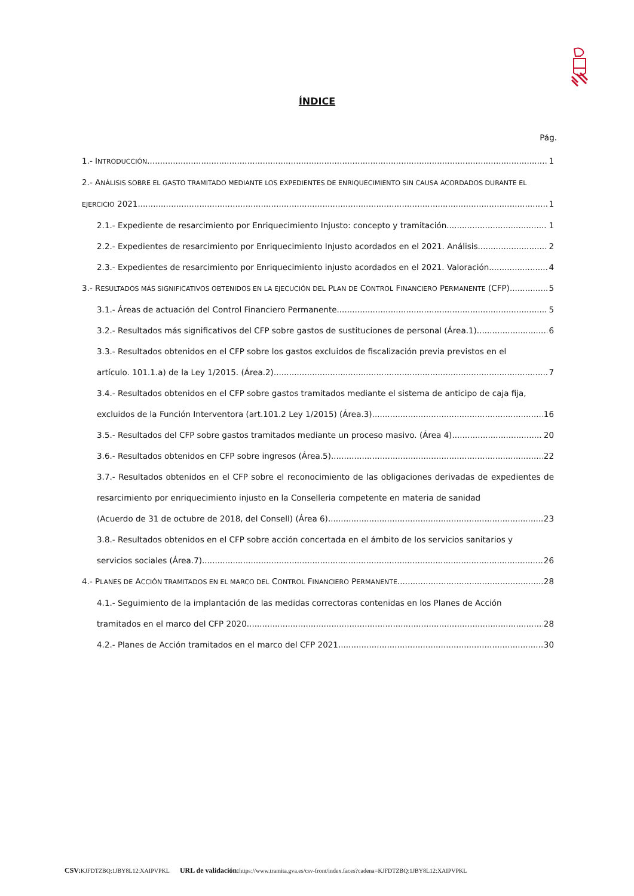ÍNDICE
Pág.
1.- INTRODUCCIÓN 1
2.- ANÁLISIS SOBRE EL GASTO TRAMITADO MEDIANTE LOS EXPEDIENTES DE ENRIQUECIMIENTO SIN CAUSA ACORDADOS DURANTE EL
EJERCICIO 2021. 1
2.1.- Expediente de resarcimiento por Enriquecimiento Injusto: concepto y tramitación 1
2.2.- Expedientes de resarcimiento por Enriquecimiento Injusto acordados en el 2021. Análisis. 2
2.3.- Expedientes de resarcimiento por Enriquecimiento injusto acordados en el 2021. Valoración 4
3.- RESULTADOS MÁS SIGNIFICATIVOS OBTENIDOS EN LA EJECUCIÓN DEL PLAN DE CONTROL FINANCIERO PERMANENTE (CFP). 5
3.1.- Áreas de actuación del Control Financiero Permanente 5
3.2.- Resultados más significativos del CFP sobre gastos de sustituciones de personal (Área.1). 6
3.3.- Resultados obtenidos en el CFP sobre los gastos excluidos de fiscalización previa previstos en el
artículo. 101.1.a) de la Ley 1/2015. (Área.2). 7
3.4.- Resultados obtenidos en el CFP sobre gastos tramitados mediante el sistema de anticipo de caja fija,
excluidos de la Función Interventora (art.101.2 Ley 1/2015) (Área.3). 16
3.5.- Resultados del CFP sobre gastos tramitados mediante un proceso masivo. (Área 4) 20
3.6.- Resultados obtenidos en CFP sobre ingresos (Área.5) 22
3.7.- Resultados obtenidos en el CFP sobre el reconocimiento de las obligaciones derivadas de expedientes de resarcimiento por enriquecimiento injusto en la Conselleria competente en materia de sanidad
(Acuerdo de 31 de octubre de 2018, del Consell) (Área 6) 23
3.8.- Resultados obtenidos en el CFP sobre acción concertada en el ámbito de los servicios sanitarios y
servicios sociales (Área.7) 26
4.- PLANES DE ACCIÓN TRAMITADOS EN EL MARCO DEL CONTROL FINANCIERO PERMANENTE. 28
4.1.- Seguimiento de la implantación de las medidas correctoras contenidas en los Planes de Acción
tramitados en el marco del CFP 2020 28
4.2.- Planes de Acción tramitados en el marco del CFP 2021 30
CSV: KJFDTZBQ:1JBY8L12:XAIPVPKL URL de validación: https://www.tramita.gva.es/csv-front/index.faces?cadena=KJFDTZBQ:1JBY8L12:XAIPVPKL